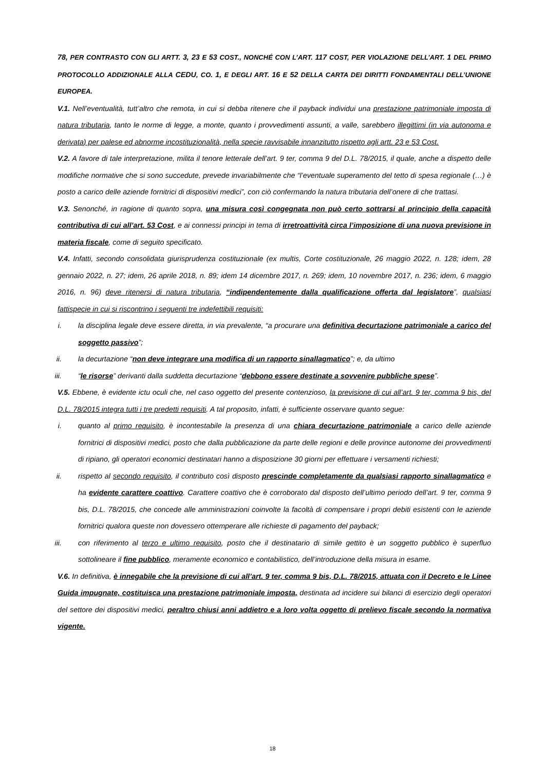78, PER CONTRASTO CON GLI ARTT. 3, 23 E 53 COST., NONCHÉ CON L’ART. 117 COST, PER VIOLAZIONE DELL’ART. 1 DEL PRIMO PROTOCOLLO ADDIZIONALE ALLA CEDU, CO. 1, E DEGLI ART. 16 E 52 DELLA CARTA DEI DIRITTI FONDAMENTALI DELL’UNIONE EUROPEA.
V.1. Nell’eventualità, tutt’altro che remota, in cui si debba ritenere che il payback individui una prestazione patrimoniale imposta di natura tributaria, tanto le norme di legge, a monte, quanto i provvedimenti assunti, a valle, sarebbero illegittimi (in via autonoma e derivata) per palese ed abnorme incostituzionalità, nella specie ravvisabile innanzitutto rispetto agli artt. 23 e 53 Cost.
V.2. A favore di tale interpretazione, milita il tenore letterale dell’art. 9 ter, comma 9 del D.L. 78/2015, il quale, anche a dispetto delle modifiche normative che si sono succedute, prevede invariabilmente che “l’eventuale superamento del tetto di spesa regionale (…) è posto a carico delle aziende fornitrici di dispositivi medici”, con ciò confermando la natura tributaria dell’onere di che trattasi.
V.3. Senonché, in ragione di quanto sopra, una misura così congegnata non può certo sottrarsi al principio della capacità contributiva di cui all’art. 53 Cost, e ai connessi principi in tema di irretroattività circa l’imposizione di una nuova previsione in materia fiscale, come di seguito specificato.
V.4. Infatti, secondo consolidata giurisprudenza costituzionale (ex multis, Corte costituzionale, 26 maggio 2022, n. 128; idem, 28 gennaio 2022, n. 27; idem, 26 aprile 2018, n. 89; idem 14 dicembre 2017, n. 269; idem, 10 novembre 2017, n. 236; idem, 6 maggio 2016, n. 96) deve ritenersi di natura tributaria, “indipendentemente dalla qualificazione offerta dal legislatore”, qualsiasi fattispecie in cui si riscontrino i seguenti tre indefettibili requisiti:
i. la disciplina legale deve essere diretta, in via prevalente, “a procurare una definitiva decurtazione patrimoniale a carico del soggetto passivo”;
ii. la decurtazione “non deve integrare una modifica di un rapporto sinallagmatico”; e, da ultimo
iii. “le risorse” derivanti dalla suddetta decurtazione “debbono essere destinate a sovvenire pubbliche spese”.
V.5. Ebbene, è evidente ictu oculi che, nel caso oggetto del presente contenzioso, la previsione di cui all’art. 9 ter, comma 9 bis, del D.L. 78/2015 integra tutti i tre predetti requisiti. A tal proposito, infatti, è sufficiente osservare quanto segue:
i. quanto al primo requisito, è incontestabile la presenza di una chiara decurtazione patrimoniale a carico delle aziende fornitrici di dispositivi medici, posto che dalla pubblicazione da parte delle regioni e delle province autonome dei provvedimenti di ripiano, gli operatori economici destinatari hanno a disposizione 30 giorni per effettuare i versamenti richiesti;
ii. rispetto al secondo requisito, il contributo così disposto prescinde completamente da qualsiasi rapporto sinallagmatico e ha evidente carattere coattivo. Carattere coattivo che è corroborato dal disposto dell’ultimo periodo dell’art. 9 ter, comma 9 bis, D.L. 78/2015, che concede alle amministrazioni coinvolte la facoltà di compensare i propri debiti esistenti con le aziende fornitrici qualora queste non dovessero ottemperare alle richieste di pagamento del payback;
iii. con riferimento al terzo e ultimo requisito, posto che il destinatario di simile gettito è un soggetto pubblico è superfluo sottolineare il fine pubblico, meramente economico e contabilistico, dell’introduzione della misura in esame.
V.6. In definitiva, è innegabile che la previsione di cui all’art. 9 ter, comma 9 bis, D.L. 78/2015, attuata con il Decreto e le Linee Guida impugnate, costituisca una prestazione patrimoniale imposta, destinata ad incidere sui bilanci di esercizio degli operatori del settore dei dispositivi medici, peraltro chiusi anni addietro e a loro volta oggetto di prelievo fiscale secondo la normativa vigente.
18